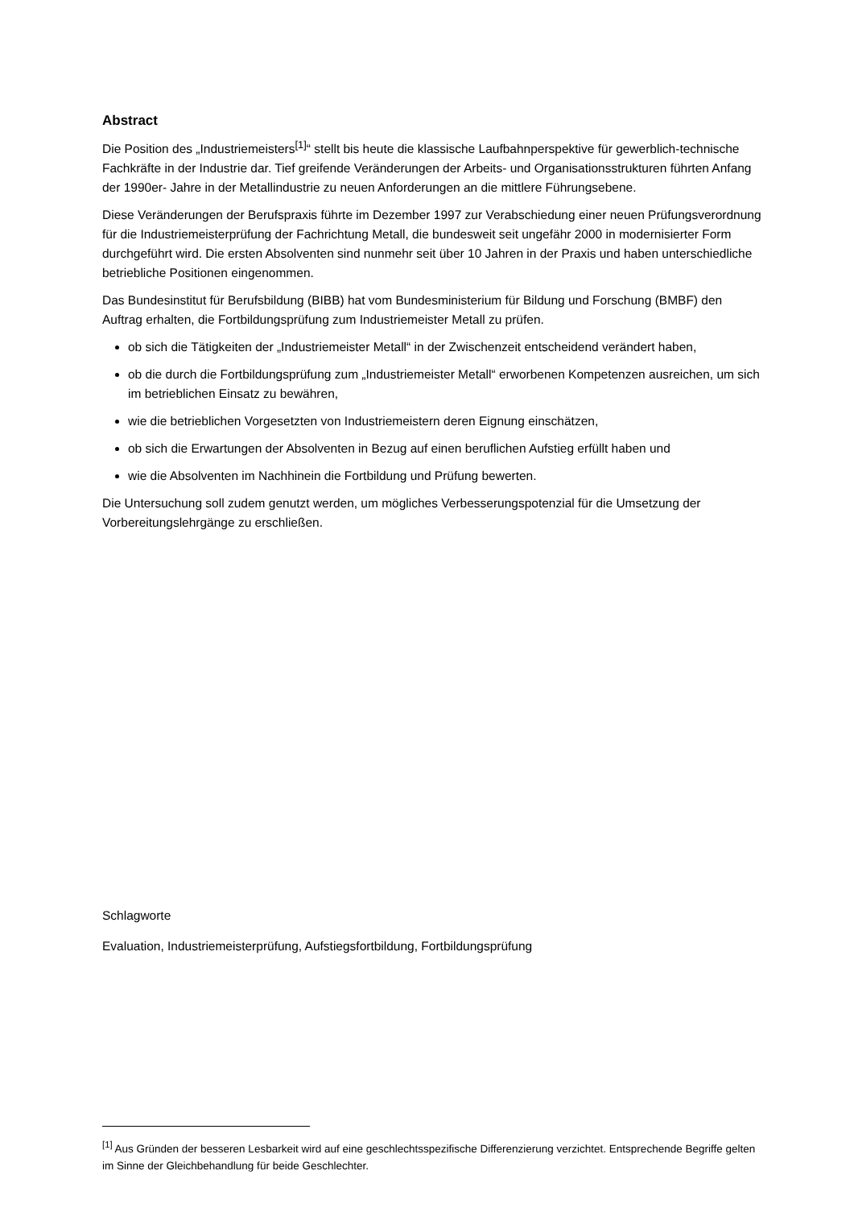Abstract
Die Position des „Industriemeisters<sup>[1]</sup>“ stellt bis heute die klassische Laufbahnperspektive für gewerblich-technische Fachkräfte in der Industrie dar. Tief greifende Veränderungen der Arbeits- und Organisationsstrukturen führten Anfang der 1990er- Jahre in der Metallindustrie zu neuen Anforderungen an die mittlere Führungsebene.
Diese Veränderungen der Berufspraxis führte im Dezember 1997 zur Verabschiedung einer neuen Prüfungsverordnung für die Industriemeisterprüfung der Fachrichtung Metall, die bundesweit seit ungefähr 2000 in modernisierter Form durchgeführt wird. Die ersten Absolventen sind nunmehr seit über 10 Jahren in der Praxis und haben unterschiedliche betriebliche Positionen eingenommen.
Das Bundesinstitut für Berufsbildung (BIBB) hat vom Bundesministerium für Bildung und Forschung (BMBF) den Auftrag erhalten, die Fortbildungsprüfung zum Industriemeister Metall zu prüfen.
ob sich die Tätigkeiten der „Industriemeister Metall“ in der Zwischenzeit entscheidend verändert haben,
ob die durch die Fortbildungsprüfung zum „Industriemeister Metall“ erworbenen Kompetenzen ausreichen, um sich im betrieblichen Einsatz zu bewähren,
wie die betrieblichen Vorgesetzten von Industriemeistern deren Eignung einschätzen,
ob sich die Erwartungen der Absolventen in Bezug auf einen beruflichen Aufstieg erfüllt haben und
wie die Absolventen im Nachhinein die Fortbildung und Prüfung bewerten.
Die Untersuchung soll zudem genutzt werden, um mögliches Verbesserungspotenzial für die Umsetzung der Vorbereitungslehrgänge zu erschließen.
Schlagworte
Evaluation, Industriemeisterprüfung, Aufstiegsfortbildung, Fortbildungsprüfung
<sup>[1]</sup> Aus Gründen der besseren Lesbarkeit wird auf eine geschlechtsspezifische Differenzierung verzichtet. Entsprechende Begriffe gelten im Sinne der Gleichbehandlung für beide Geschlechter.